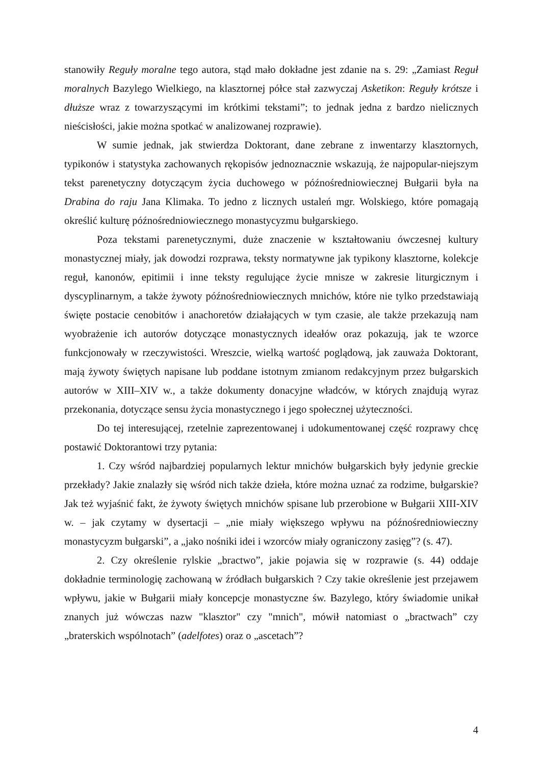stanowiły Reguły moralne tego autora, stąd mało dokładne jest zdanie na s. 29: „Zamiast Reguł moralnych Bazylego Wielkiego, na klasztornej półce stał zazwyczaj Asketikon: Reguły krótsze i dłuższe wraz z towarzyszącymi im krótkimi tekstami”; to jednak jedna z bardzo nielicznych nieścisłości, jakie można spotkać w analizowanej rozprawie).
W sumie jednak, jak stwierdza Doktorant, dane zebrane z inwentarzy klasztornych, typikonów i statystyka zachowanych rękopisów jednoznacznie wskazują, że najpopular-niejszym tekst parenetyczny dotyczącym życia duchowego w późnośredniowiecznej Bułgarii była na Drabina do raju Jana Klimaka. To jedno z licznych ustaleń mgr. Wolskiego, które pomagają określić kulturę późnośredniowiecznego monastycyzmu bułgarskiego.
Poza tekstami parenetycznymi, duże znaczenie w kształtowaniu ówczesnej kultury monastycznej miały, jak dowodzi rozprawa, teksty normatywne jak typikony klasztorne, kolekcje reguł, kanonów, epitimii i inne teksty regulujące życie mnisze w zakresie liturgicznym i dyscyplinarnym, a także żywoty późnośredniowiecznych mnichów, które nie tylko przedstawiają święte postacie cenobitów i anachoretów działających w tym czasie, ale także przekazują nam wyobrażenie ich autorów dotyczące monastycznych ideałów oraz pokazują, jak te wzorce funkcjonowały w rzeczywistości. Wreszcie, wielką wartość poglądową, jak zauważa Doktorant, mają żywoty świętych napisane lub poddane istotnym zmianom redakcyjnym przez bułgarskich autorów w XIII–XIV w., a także dokumenty donacyjne władców, w których znajdują wyraz przekonania, dotyczące sensu życia monastycznego i jego społecznej użyteczności.
Do tej interesującej, rzetelnie zaprezentowanej i udokumentowanej część rozprawy chcę postawić Doktorantowi trzy pytania:
1. Czy wśród najbardziej popularnych lektur mnichów bułgarskich były jedynie greckie przekłady? Jakie znalazły się wśród nich także dzieła, które można uznać za rodzime, bułgarskie? Jak też wyjaśnić fakt, że żywoty świętych mnichów spisane lub przerobione w Bułgarii XIII-XIV w. – jak czytamy w dysertacji – „nie miały większego wpływu na późnośredniowieczny monastycyzm bułgarski”, a „jako nośniki idei i wzorców miały ograniczony zasięg”? (s. 47).
2. Czy określenie rylskie „bractwo”, jakie pojawia się w rozprawie (s. 44) oddaje dokładnie terminologię zachowaną w źródłach bułgarskich ? Czy takie określenie jest przejawem wpływu, jakie w Bułgarii miały koncepcje monastyczne św. Bazylego, który świadomie unikał znanych już wówczas nazw "klasztor" czy "mnich", mówił natomiast o „bractwach” czy „braterskich wspólnotach” (adelfotes) oraz o „ascetach”?
4